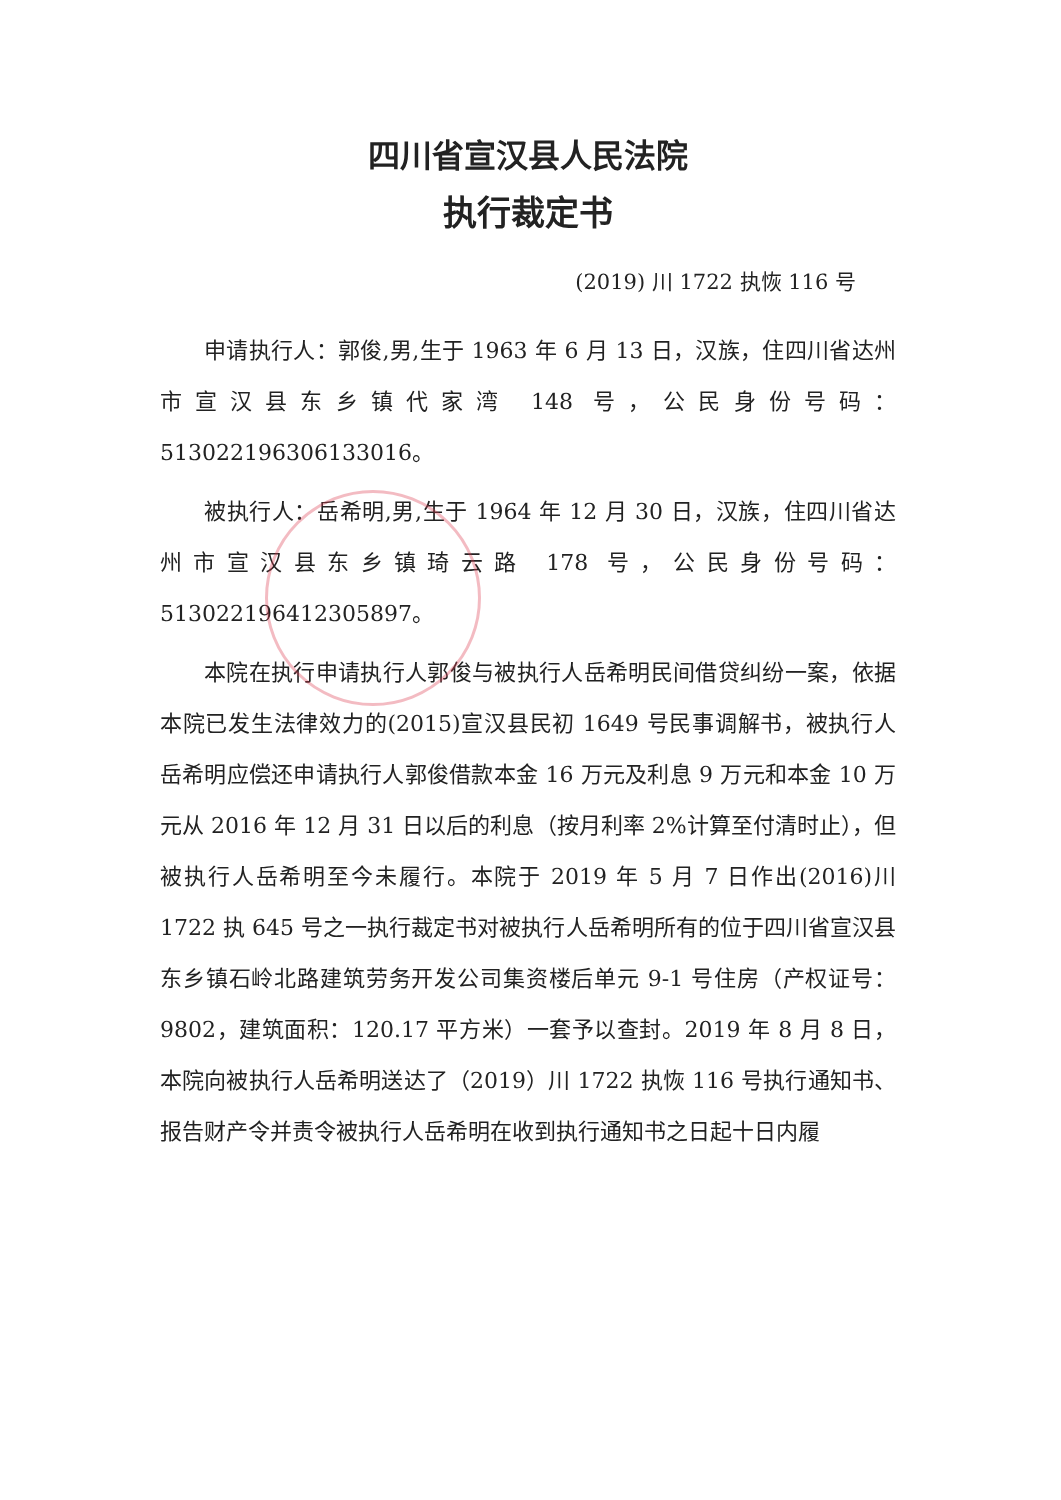四川省宣汉县人民法院
执行裁定书
(2019) 川 1722 执恢 116 号
申请执行人：郭俊,男,生于 1963 年 6 月 13 日，汉族，住四川省达州市宣汉县东乡镇代家湾 148 号，公民身份号码：513022196306133016。
被执行人：岳希明,男,生于 1964 年 12 月 30 日，汉族，住四川省达州市宣汉县东乡镇琦云路 178 号，公民身份号码：513022196412305897。
本院在执行申请执行人郭俊与被执行人岳希明民间借贷纠纷一案，依据本院已发生法律效力的(2015)宣汉县民初 1649 号民事调解书，被执行人岳希明应偿还申请执行人郭俊借款本金 16 万元及利息 9 万元和本金 10 万元从 2016 年 12 月 31 日以后的利息（按月利率 2%计算至付清时止），但被执行人岳希明至今未履行。本院于 2019 年 5 月 7 日作出(2016)川 1722 执 645 号之一执行裁定书对被执行人岳希明所有的位于四川省宣汉县东乡镇石岭北路建筑劳务开发公司集资楼后单元 9-1 号住房（产权证号：9802，建筑面积：120.17 平方米）一套予以查封。2019 年 8 月 8 日，本院向被执行人岳希明送达了（2019）川 1722 执恢 116 号执行通知书、报告财产令并责令被执行人岳希明在收到执行通知书之日起十日内履